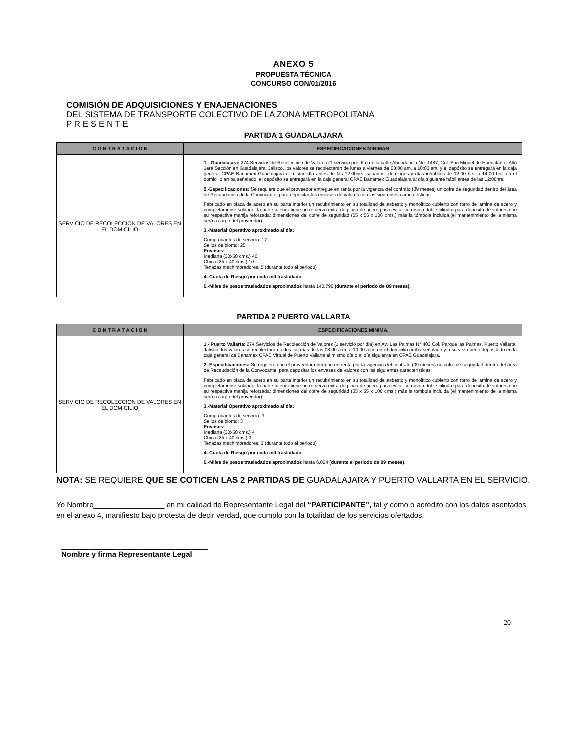ANEXO 5
PROPUESTA TÉCNICA
CONCURSO CON/01/2016
COMISIÓN DE ADQUISICIONES Y ENAJENACIONES
DEL SISTEMA DE TRANSPORTE COLECTIVO DE LA ZONA METROPOLITANA
P R E S E N T E
PARTIDA 1 GUADALAJARA
| C O N T R A T A C I O N | ESPECIFICACIONES MINIMAS |
| --- | --- |
| SERVICIO DE RECOLECCION DE VALORES EN EL DOMICILIO | 1.- Guadalajara; 274 Servicios de Recolección de Valores (1 servicio por día) en la calle Abundancia No. 1487, Col. San Miguel de Huentitán el Alto 1era Sección en Guadalajara, Jalisco, los valores se recolectaran de lunes a viernes de 08:00 am. a 10:00 am. y el depósito se entregará en la caja general CPAE Banamex Guadalajara el mismo día antes de las 12:00hrs, sábados, domingos y días inhábiles de 12:00 hrs. a 14:00 hrs. en el domicilio arriba señalado, el depósito se entregará en la caja general CPAE Banamex Guadalajara al día siguiente hábil antes de las 12:00hrs. 2.-Especificaciones: Se requiere que el proveedor entregue en renta por la vigencia del contrato (09 meses) un cofre de seguridad dentro del área de Recaudación de la Convocante, para depositar los envases de valores con las siguientes características: Fabricado en placa de acero en su parte interior un recubrimiento en su totalidad de asbesto y monolítico cubierto con forro de lamina de acero y completamente soldado, la parte inferior tiene un refuerzo extra de placa de acero para evitar corrosión doble cilindro para deposito de valores con su respectiva manija reforzada; dimensiones del cofre de seguridad (55 x 55 x 106 cms.) más la tómbola incluida.(el mantenimiento de la misma será a cargo del proveedor) 3.-Material Operativo aproximado al día: Comprobantes de servicio: 17 Sellos de plomo: 25 Envases: Mediana (30x50 cms.) 40 Chica (25 x 40 cms.) 10 Tenazas machimbradores. 5 (durante todo el periodo) 4.-Cuota de Riesgo por cada mil trasladado 5.-Miles de pesos trasladados aproximados hasta 140,790 (durante el periodo de 09 meses). |
PARTIDA 2 PUERTO VALLARTA
| C O N T R A T A C I O N | ESPECIFICACIONES MINIMA |
| --- | --- |
| SERVICIO DE RECOLECCION DE VALORES EN EL DOMICILIO | 1.- Puerto Vallarta ; 274 Servicios de Recolección de Valores (1 servicio por día) en Av. Las Palmas N° 403 Col. Parque las Palmas, Puerto Vallarta, Jalisco, los valores se recolectarán todos los días de las 08:00 a.m. a 10:00 a.m. en el domicilio arriba señalado y a su vez quede depositado en la caja general de Banamex CPAE Virtual de Puerto Vallarta el mismo día o al día siguiente en CPAE Guadalajara. 2.-Especificaciones: Se requiere que el proveedor entregue en renta por la vigencia del contrato (09 meses) un cofre de seguridad dentro del área de Recaudación de la Convocante, para depositar los envases de valores con las siguientes características: Fabricado en placa de acero en su parte interior un recubrimiento en su totalidad de asbesto y monolítico cubierto con forro de lamina de acero y completamente soldado, la parte inferior tiene un refuerzo extra de placa de acero para evitar corrosión doble cilindro para deposito de valores con su respectiva manija reforzada; dimensiones del cofre de seguridad (55 x 55 x 106 cms.) más la tómbola incluida (el mantenimiento de la misma será a cargo del proveedor). 3.-Material Operativo aproximado al día: Comprobantes de servicio: 3 Sellos de plomo: 3 Envases: Mediana (30x50 cms.) 4 Chica (25 x 40 cms.) 3 Tenazas machimbradores. 3 (durante todo el periodo) 4.-Cuota de Riesgo por cada mil trasladado 5.-Miles de pesos trasladados aproximados hasta 6,024 ( durante el periodo de 09 meses) . |
NOTA: SE REQUIERE QUE SE COTICEN LAS 2 PARTIDAS DE GUADALAJARA Y PUERTO VALLARTA EN EL SERVICIO.
Yo Nombre_________________ en mi calidad de Representante Legal del “PARTICIPANTE”, tal y como o acredito con los datos asentados en el anexo 4, manifiesto bajo protesta de decir verdad, que cumplo con la totalidad de los servicios ofertados.
___________________________________
Nombre y firma Representante Legal
20